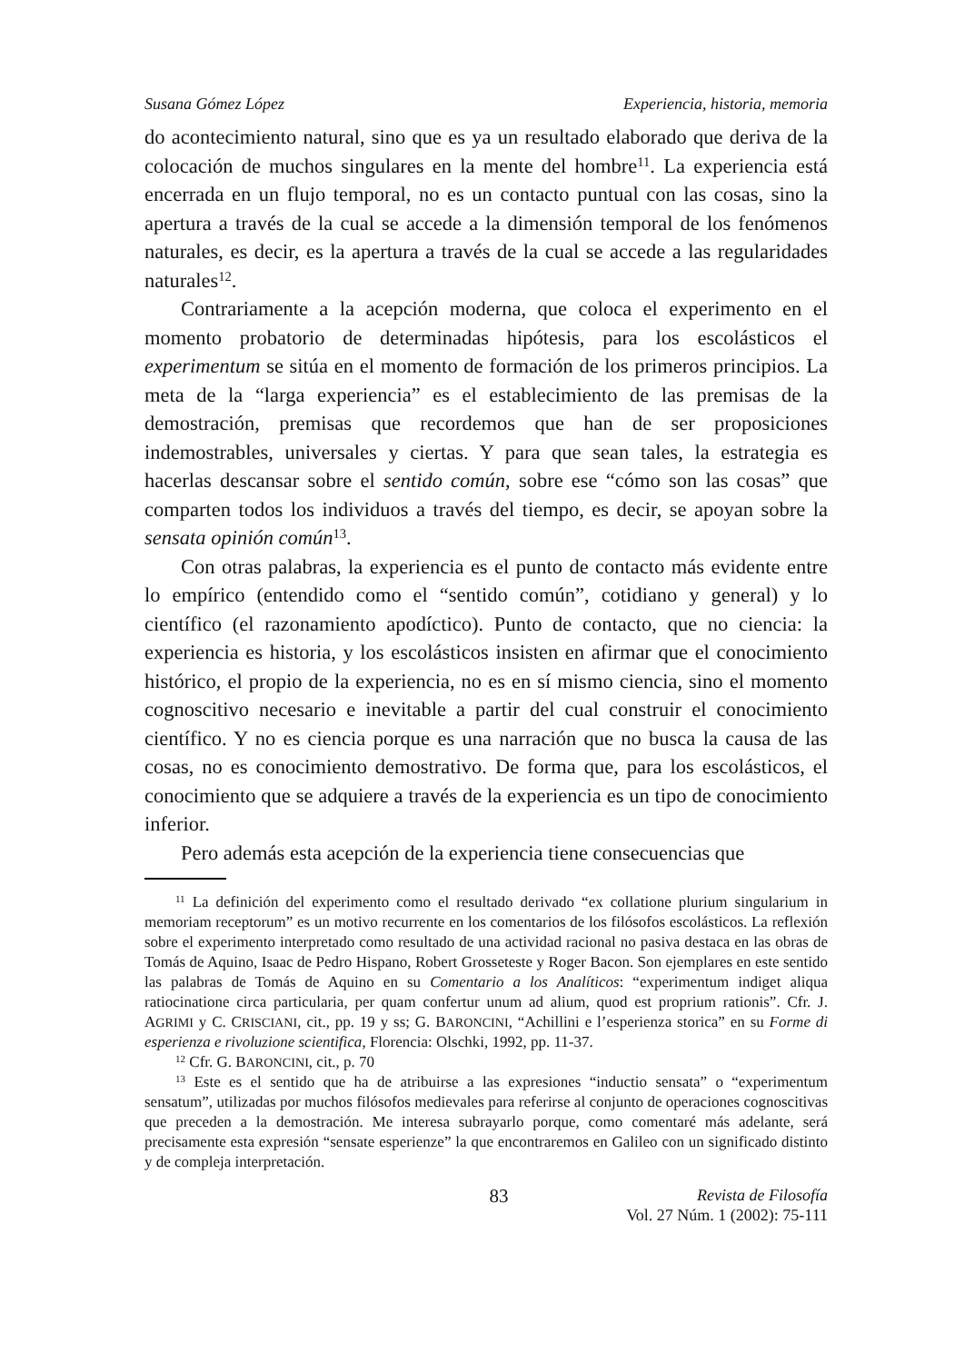Susana Gómez López Experiencia, historia, memoria
do acontecimiento natural, sino que es ya un resultado elaborado que deriva de la colocación de muchos singulares en la mente del hombre<sup>11</sup>. La experiencia está encerrada en un flujo temporal, no es un contacto puntual con las cosas, sino la apertura a través de la cual se accede a la dimensión temporal de los fenómenos naturales, es decir, es la apertura a través de la cual se accede a las regularidades naturales<sup>12</sup>.
Contrariamente a la acepción moderna, que coloca el experimento en el momento probatorio de determinadas hipótesis, para los escolásticos el experimentum se sitúa en el momento de formación de los primeros principios. La meta de la “larga experiencia” es el establecimiento de las premisas de la demostración, premisas que recordemos que han de ser proposiciones indemostrables, universales y ciertas. Y para que sean tales, la estrategia es hacerlas descansar sobre el sentido común, sobre ese “cómo son las cosas” que comparten todos los individuos a través del tiempo, es decir, se apoyan sobre la sensata opinión común<sup>13</sup>.
Con otras palabras, la experiencia es el punto de contacto más evidente entre lo empírico (entendido como el “sentido común”, cotidiano y general) y lo científico (el razonamiento apodíctico). Punto de contacto, que no ciencia: la experiencia es historia, y los escolásticos insisten en afirmar que el conocimiento histórico, el propio de la experiencia, no es en sí mismo ciencia, sino el momento cognoscitivo necesario e inevitable a partir del cual construir el conocimiento científico. Y no es ciencia porque es una narración que no busca la causa de las cosas, no es conocimiento demostrativo. De forma que, para los escolásticos, el conocimiento que se adquiere a través de la experiencia es un tipo de conocimiento inferior.
Pero además esta acepción de la experiencia tiene consecuencias que
<sup>11</sup> La definición del experimento como el resultado derivado “ex collatione plurium singularium in memoriam receptorum” es un motivo recurrente en los comentarios de los filósofos escolásticos. La reflexión sobre el experimento interpretado como resultado de una actividad racional no pasiva destaca en las obras de Tomás de Aquino, Isaac de Pedro Hispano, Robert Grosseteste y Roger Bacon. Son ejemplares en este sentido las palabras de Tomás de Aquino en su Comentario a los Analíticos: “experimentum indiget aliqua ratiocinatione circa particularia, per quam confertur unum ad alium, quod est proprium rationis”. Cfr. J. AGRIMI y C. CRISCIANI, cit., pp. 19 y ss; G. BARONCINI, “Achillini e l’esperienza storica” en su Forme di esperienza e rivoluzione scientifica, Florencia: Olschki, 1992, pp. 11-37.
<sup>12</sup> Cfr. G. BARONCINI, cit., p. 70
<sup>13</sup> Este es el sentido que ha de atribuirse a las expresiones “inductio sensata” o “experimentum sensatum”, utilizadas por muchos filósofos medievales para referirse al conjunto de operaciones cognoscitivas que preceden a la demostración. Me interesa subrayarlo porque, como comentaré más adelante, será precisamente esta expresión “sensate esperienze” la que encontraremos en Galileo con un significado distinto y de compleja interpretación.
83
Revista de Filosofía
Vol. 27 Núm. 1 (2002): 75-111